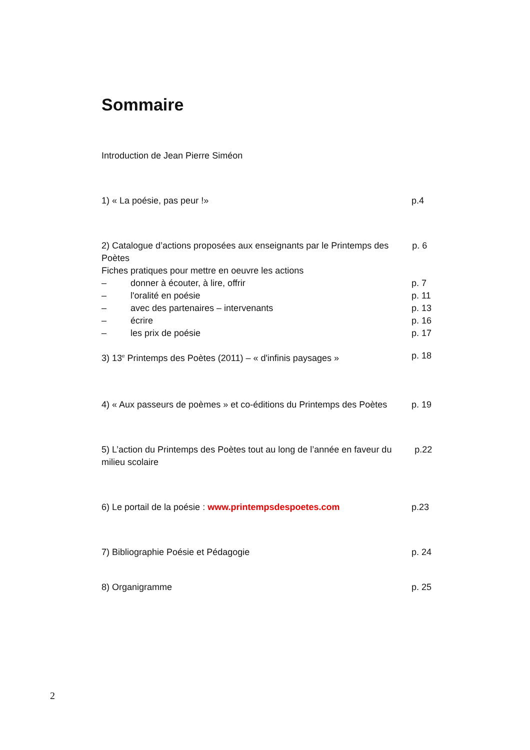Sommaire
Introduction de Jean Pierre Siméon
1) « La poésie, pas peur !» p.4
2) Catalogue d’actions proposées aux enseignants par le Printemps des Poètes p. 6
Fiches pratiques pour mettre en oeuvre les actions
– donner à écouter, à lire, offrir p. 7
– l'oralité en poésie p. 11
– avec des partenaires – intervenants p. 13
– écrire p. 16
– les prix de poésie p. 17
3) 13<sup>e</sup> Printemps des Poètes (2011) – « d'infinis paysages » p. 18
4) « Aux passeurs de poèmes » et co-éditions du Printemps des Poètes p. 19
5) L’action du Printemps des Poètes tout au long de l’année en faveur du milieu scolaire p.22
6) Le portail de la poésie : www.printempsdespoetes.com p.23
7) Bibliographie Poésie et Pédagogie p. 24
8) Organigramme p. 25
2